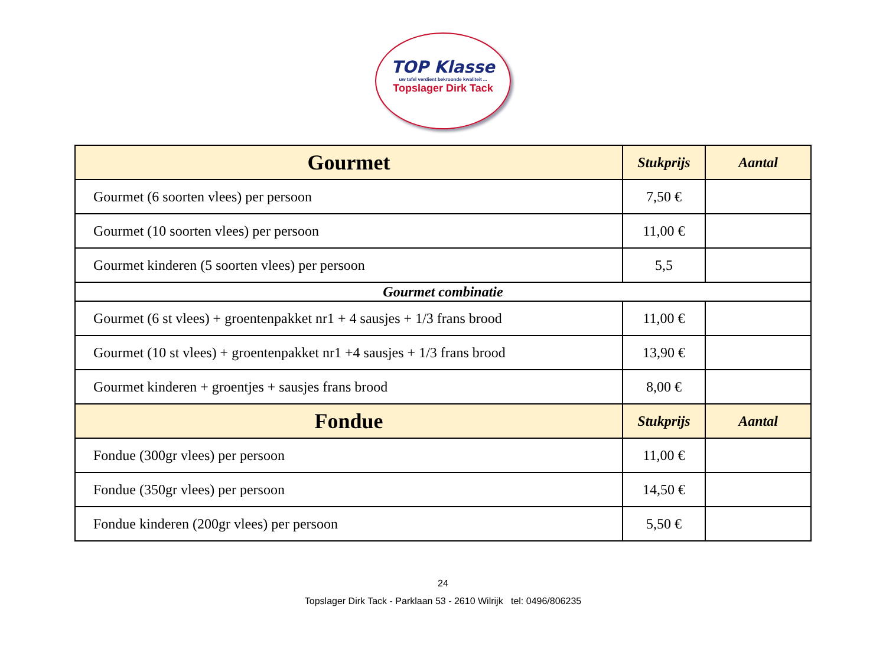TOP Klasse
uw tafel verdient bekroonde kwaliteit ...
Topslager Dirk Tack
| Gourmet | Stukprijs | Aantal |
| --- | --- | --- |
| Gourmet (6 soorten vlees) per persoon | 7,50 € | |
| Gourmet (10 soorten vlees) per persoon | 11,00 € | |
| Gourmet kinderen (5 soorten vlees) per persoon | 5,5 | |
| Gourmet combinatie | | |
| Gourmet (6 st vlees) + groentenpakket nr1 + 4 sausjes + 1/3 frans brood | 11,00 € | |
| Gourmet (10 st vlees) + groentenpakket nr1 +4 sausjes + 1/3 frans brood | 13,90 € | |
| Gourmet kinderen + groentjes + sausjes frans brood | 8,00 € | |
| Fondue | Stukprijs | Aantal |
| Fondue (300gr vlees) per persoon | 11,00 € | |
| Fondue (350gr vlees) per persoon | 14,50 € | |
| Fondue kinderen (200gr vlees) per persoon | 5,50 € | |
24
Topslager Dirk Tack - Parklaan 53 - 2610 Wilrijk tel: 0496/806235